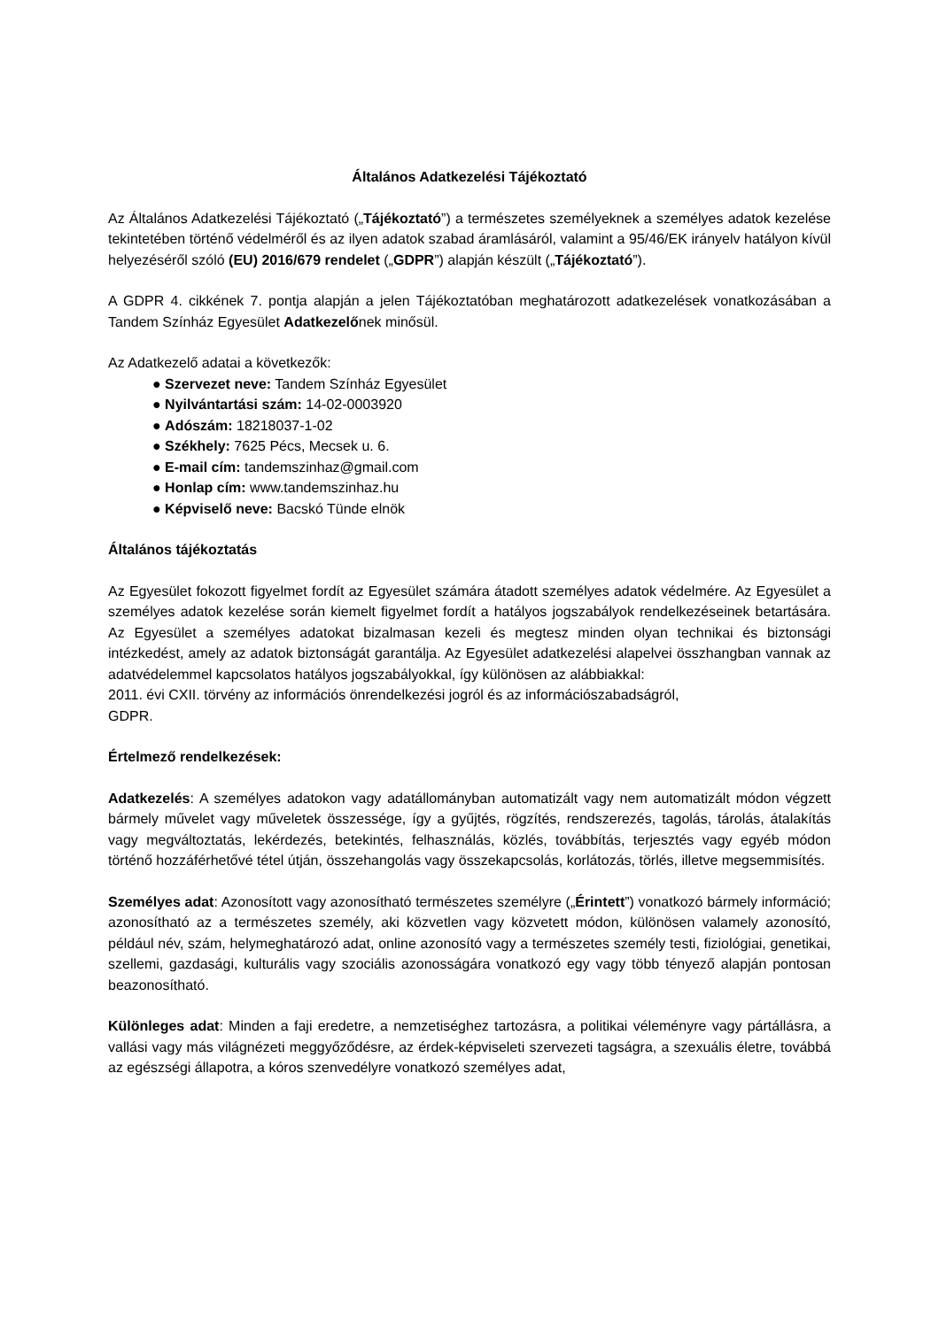Általános Adatkezelési Tájékoztató
Az Általános Adatkezelési Tájékoztató („Tájékoztató”) a természetes személyeknek a személyes adatok kezelése tekintetében történő védelméről és az ilyen adatok szabad áramlásáról, valamint a 95/46/EK irányelv hatályon kívül helyezéséről szóló (EU) 2016/679 rendelet („GDPR”) alapján készült („Tájékoztató”).
A GDPR 4. cikkének 7. pontja alapján a jelen Tájékoztatóban meghatározott adatkezelések vonatkozásában a Tandem Színház Egyesület Adatkezelőnek minősül.
Az Adatkezelő adatai a következők:
● Szervezet neve: Tandem Színház Egyesület
● Nyilvántartási szám: 14-02-0003920
● Adószám: 18218037-1-02
● Székhely: 7625 Pécs, Mecsek u. 6.
● E-mail cím: tandemszinhaz@gmail.com
● Honlap cím: www.tandemszinhaz.hu
● Képviselő neve: Bacskó Tünde elnök
Általános tájékoztatás
Az Egyesület fokozott figyelmet fordít az Egyesület számára átadott személyes adatok védelmére. Az Egyesület a személyes adatok kezelése során kiemelt figyelmet fordít a hatályos jogszabályok rendelkezéseinek betartására. Az Egyesület a személyes adatokat bizalmasan kezeli és megtesz minden olyan technikai és biztonsági intézkedést, amely az adatok biztonságát garantálja. Az Egyesület adatkezelési alapelvei összhangban vannak az adatvédelemmel kapcsolatos hatályos jogszabályokkal, így különösen az alábbiakkal:
2011. évi CXII. törvény az információs önrendelkezési jogról és az információszabadságról,
GDPR.
Értelmező rendelkezések:
Adatkezelés: A személyes adatokon vagy adatállományban automatizált vagy nem automatizált módon végzett bármely művelet vagy műveletek összessége, így a gyűjtés, rögzítés, rendszerezés, tagolás, tárolás, átalakítás vagy megváltoztatás, lekérdezés, betekintés, felhasználás, közlés, továbbítás, terjesztés vagy egyéb módon történő hozzáférhetővé tétel útján, összehangolás vagy összekapcsolás, korlátozás, törlés, illetve megsemmisítés.
Személyes adat: Azonosított vagy azonosítható természetes személyre („Érintett”) vonatkozó bármely információ; azonosítható az a természetes személy, aki közvetlen vagy közvetett módon, különösen valamely azonosító, például név, szám, helymeghatározó adat, online azonosító vagy a természetes személy testi, fiziológiai, genetikai, szellemi, gazdasági, kulturális vagy szociális azonosságára vonatkozó egy vagy több tényező alapján pontosan beazonosítható.
Különleges adat: Minden a faji eredetre, a nemzetiséghez tartozásra, a politikai véleményre vagy pártállásra, a vallási vagy más világnézeti meggyőződésre, az érdek-képviseleti szervezeti tagságra, a szexuális életre, továbbá az egészségi állapotra, a kóros szenvedélyre vonatkozó személyes adat,